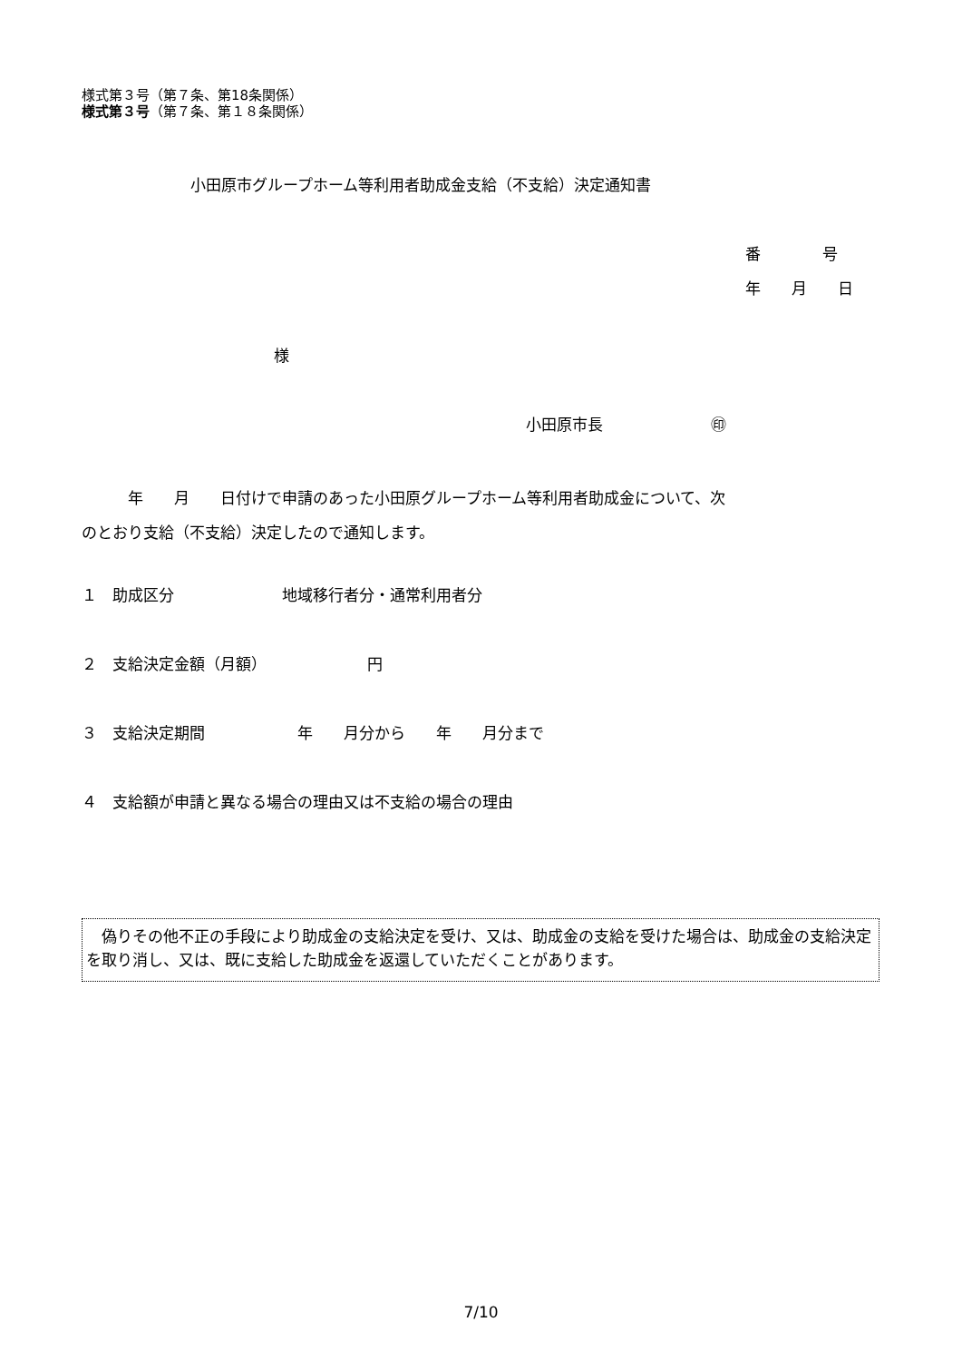様式第３号（第７条、第18条関係）
様式第３号（第７条、第１８条関係）
小田原市グループホーム等利用者助成金支給（不支給）決定通知書
番　　　　号
年　　月　　日
様
小田原市長　　　　　　　㊞
　　　年　　月　　日付けで申請のあった小田原グループホーム等利用者助成金について、次
のとおり支給（不支給）決定したので通知します。
１　助成区分　　　　　　　地域移行者分・通常利用者分
２　支給決定金額（月額）　　　　　　　円
３　支給決定期間　　　　　　年　　月分から　　年　　月分まで
４　支給額が申請と異なる場合の理由又は不支給の場合の理由
　偽りその他不正の手段により助成金の支給決定を受け、又は、助成金の支給を受けた場合は、助成金の支給決定を取り消し、又は、既に支給した助成金を返還していただくことがあります。
7/10